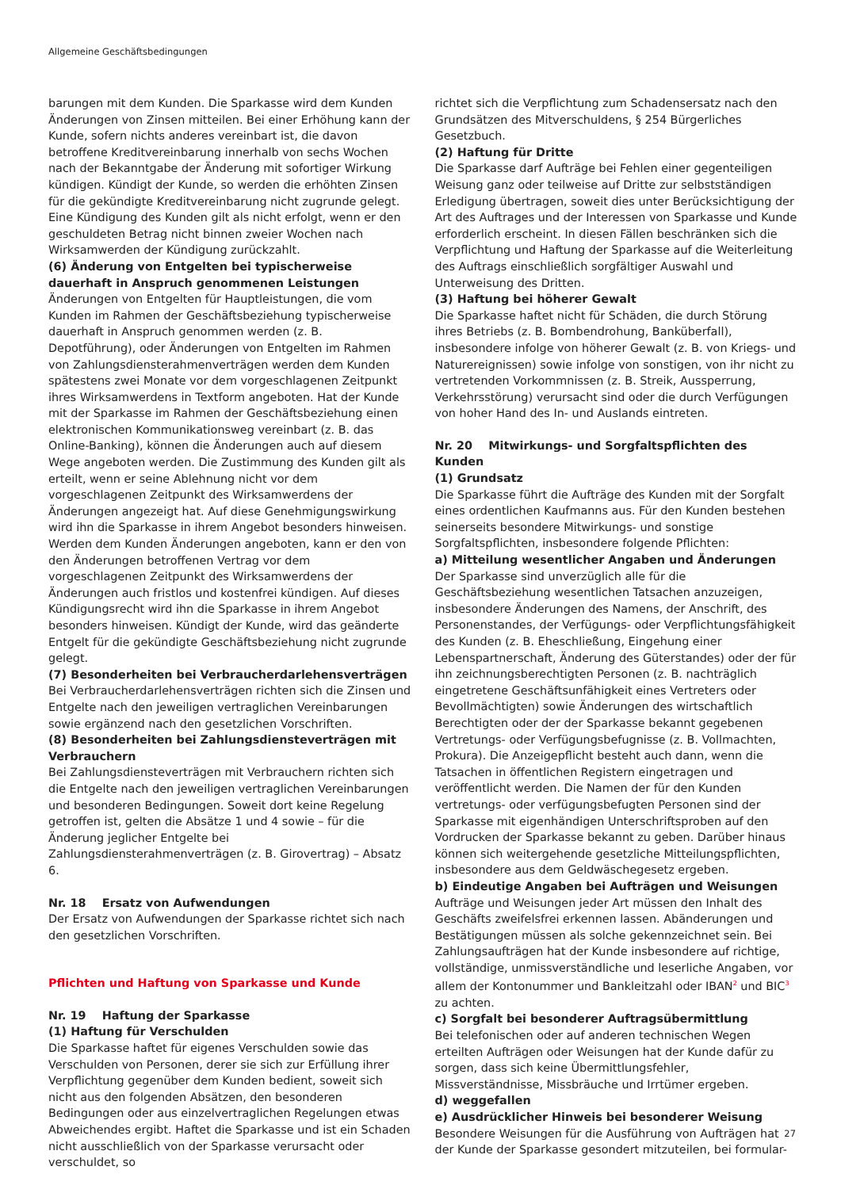Allgemeine Geschäftsbedingungen
barungen mit dem Kunden. Die Sparkasse wird dem Kunden Änderungen von Zinsen mitteilen. Bei einer Erhöhung kann der Kunde, sofern nichts anderes vereinbart ist, die davon betroffene Kreditvereinbarung innerhalb von sechs Wochen nach der Bekanntgabe der Änderung mit sofortiger Wirkung kündigen. Kündigt der Kunde, so werden die erhöhten Zinsen für die gekündigte Kreditvereinbarung nicht zugrunde gelegt. Eine Kündigung des Kunden gilt als nicht erfolgt, wenn er den geschuldeten Betrag nicht binnen zweier Wochen nach Wirksamwerden der Kündigung zurückzahlt.
(6) Änderung von Entgelten bei typischerweise dauerhaft in Anspruch genommenen Leistungen
Änderungen von Entgelten für Hauptleistungen, die vom Kunden im Rahmen der Geschäftsbeziehung typischerweise dauerhaft in Anspruch genommen werden (z. B. Depotführung), oder Änderungen von Entgelten im Rahmen von Zahlungsdiensterahmenverträgen werden dem Kunden spätestens zwei Monate vor dem vorgeschlagenen Zeitpunkt ihres Wirksamwerdens in Textform angeboten. Hat der Kunde mit der Sparkasse im Rahmen der Geschäftsbeziehung einen elektronischen Kommunikationsweg vereinbart (z. B. das Online-Banking), können die Änderungen auch auf diesem Wege angeboten werden. Die Zustimmung des Kunden gilt als erteilt, wenn er seine Ablehnung nicht vor dem vorgeschlagenen Zeitpunkt des Wirksamwerdens der Änderungen angezeigt hat. Auf diese Genehmigungswirkung wird ihn die Sparkasse in ihrem Angebot besonders hinweisen. Werden dem Kunden Änderungen angeboten, kann er den von den Änderungen betroffenen Vertrag vor dem vorgeschlagenen Zeitpunkt des Wirksamwerdens der Änderungen auch fristlos und kostenfrei kündigen. Auf dieses Kündigungsrecht wird ihn die Sparkasse in ihrem Angebot besonders hinweisen. Kündigt der Kunde, wird das geänderte Entgelt für die gekündigte Geschäftsbeziehung nicht zugrunde gelegt.
(7) Besonderheiten bei Verbraucherdarlehensverträgen
Bei Verbraucherdarlehensverträgen richten sich die Zinsen und Entgelte nach den jeweiligen vertraglichen Vereinbarungen sowie ergänzend nach den gesetzlichen Vorschriften.
(8) Besonderheiten bei Zahlungsdiensteverträgen mit Verbrauchern
Bei Zahlungsdiensteverträgen mit Verbrauchern richten sich die Entgelte nach den jeweiligen vertraglichen Vereinbarungen und besonderen Bedingungen. Soweit dort keine Regelung getroffen ist, gelten die Absätze 1 und 4 sowie – für die Änderung jeglicher Entgelte bei Zahlungsdiensterahmenverträgen (z. B. Girovertrag) – Absatz 6.
Nr. 18 Ersatz von Aufwendungen
Der Ersatz von Aufwendungen der Sparkasse richtet sich nach den gesetzlichen Vorschriften.
Pflichten und Haftung von Sparkasse und Kunde
Nr. 19 Haftung der Sparkasse
(1) Haftung für Verschulden
Die Sparkasse haftet für eigenes Verschulden sowie das Verschulden von Personen, derer sie sich zur Erfüllung ihrer Verpflichtung gegenüber dem Kunden bedient, soweit sich nicht aus den folgenden Absätzen, den besonderen Bedingungen oder aus einzelvertraglichen Regelungen etwas Abweichendes ergibt. Haftet die Sparkasse und ist ein Schaden nicht ausschließlich von der Sparkasse verursacht oder verschuldet, so
richtet sich die Verpflichtung zum Schadensersatz nach den Grundsätzen des Mitverschuldens, § 254 Bürgerliches Gesetzbuch.
(2) Haftung für Dritte
Die Sparkasse darf Aufträge bei Fehlen einer gegenteiligen Weisung ganz oder teilweise auf Dritte zur selbstständigen Erledigung übertragen, soweit dies unter Berücksichtigung der Art des Auftrages und der Interessen von Sparkasse und Kunde erforderlich erscheint. In diesen Fällen beschränken sich die Verpflichtung und Haftung der Sparkasse auf die Weiterleitung des Auftrags einschließlich sorgfältiger Auswahl und Unterweisung des Dritten.
(3) Haftung bei höherer Gewalt
Die Sparkasse haftet nicht für Schäden, die durch Störung ihres Betriebs (z. B. Bombendrohung, Banküberfall), insbesondere infolge von höherer Gewalt (z. B. von Kriegs- und Naturereignissen) sowie infolge von sonstigen, von ihr nicht zu vertretenden Vorkommnissen (z. B. Streik, Aussperrung, Verkehrsstörung) verursacht sind oder die durch Verfügungen von hoher Hand des In- und Auslands eintreten.
Nr. 20 Mitwirkungs- und Sorgfaltspflichten des Kunden
(1) Grundsatz
Die Sparkasse führt die Aufträge des Kunden mit der Sorgfalt eines ordentlichen Kaufmanns aus. Für den Kunden bestehen seinerseits besondere Mitwirkungs- und sonstige Sorgfaltspflichten, insbesondere folgende Pflichten:
a) Mitteilung wesentlicher Angaben und Änderungen
Der Sparkasse sind unverzüglich alle für die Geschäftsbeziehung wesentlichen Tatsachen anzuzeigen, insbesondere Änderungen des Namens, der Anschrift, des Personenstandes, der Verfügungs- oder Verpflichtungsfähigkeit des Kunden (z. B. Eheschließung, Eingehung einer Lebenspartnerschaft, Änderung des Güterstandes) oder der für ihn zeichnungsberechtigten Personen (z. B. nachträglich eingetretene Geschäftsunfähigkeit eines Vertreters oder Bevollmächtigten) sowie Änderungen des wirtschaftlich Berechtigten oder der der Sparkasse bekannt gegebenen Vertretungs- oder Verfügungsbefugnisse (z. B. Vollmachten, Prokura). Die Anzeigepflicht besteht auch dann, wenn die Tatsachen in öffentlichen Registern eingetragen und veröffentlicht werden. Die Namen der für den Kunden vertretungs- oder verfügungsbefugten Personen sind der Sparkasse mit eigenhändigen Unterschriftsproben auf den Vordrucken der Sparkasse bekannt zu geben. Darüber hinaus können sich weitergehende gesetzliche Mitteilungspflichten, insbesondere aus dem Geldwäschegesetz ergeben.
b) Eindeutige Angaben bei Aufträgen und Weisungen
Aufträge und Weisungen jeder Art müssen den Inhalt des Geschäfts zweifelsfrei erkennen lassen. Abänderungen und Bestätigungen müssen als solche gekennzeichnet sein. Bei Zahlungsaufträgen hat der Kunde insbesondere auf richtige, vollständige, unmissverständliche und leserliche Angaben, vor allem der Kontonummer und Bankleitzahl oder IBAN<sup>2</sup> und BIC<sup>3</sup> zu achten.
c) Sorgfalt bei besonderer Auftragsübermittlung
Bei telefonischen oder auf anderen technischen Wegen erteilten Aufträgen oder Weisungen hat der Kunde dafür zu sorgen, dass sich keine Übermittlungsfehler, Missverständnisse, Missbräuche und Irrtümer ergeben.
d) weggefallen
e) Ausdrücklicher Hinweis bei besonderer Weisung
Besondere Weisungen für die Ausführung von Aufträgen hat der Kunde der Sparkasse gesondert mitzuteilen, bei formular-
27